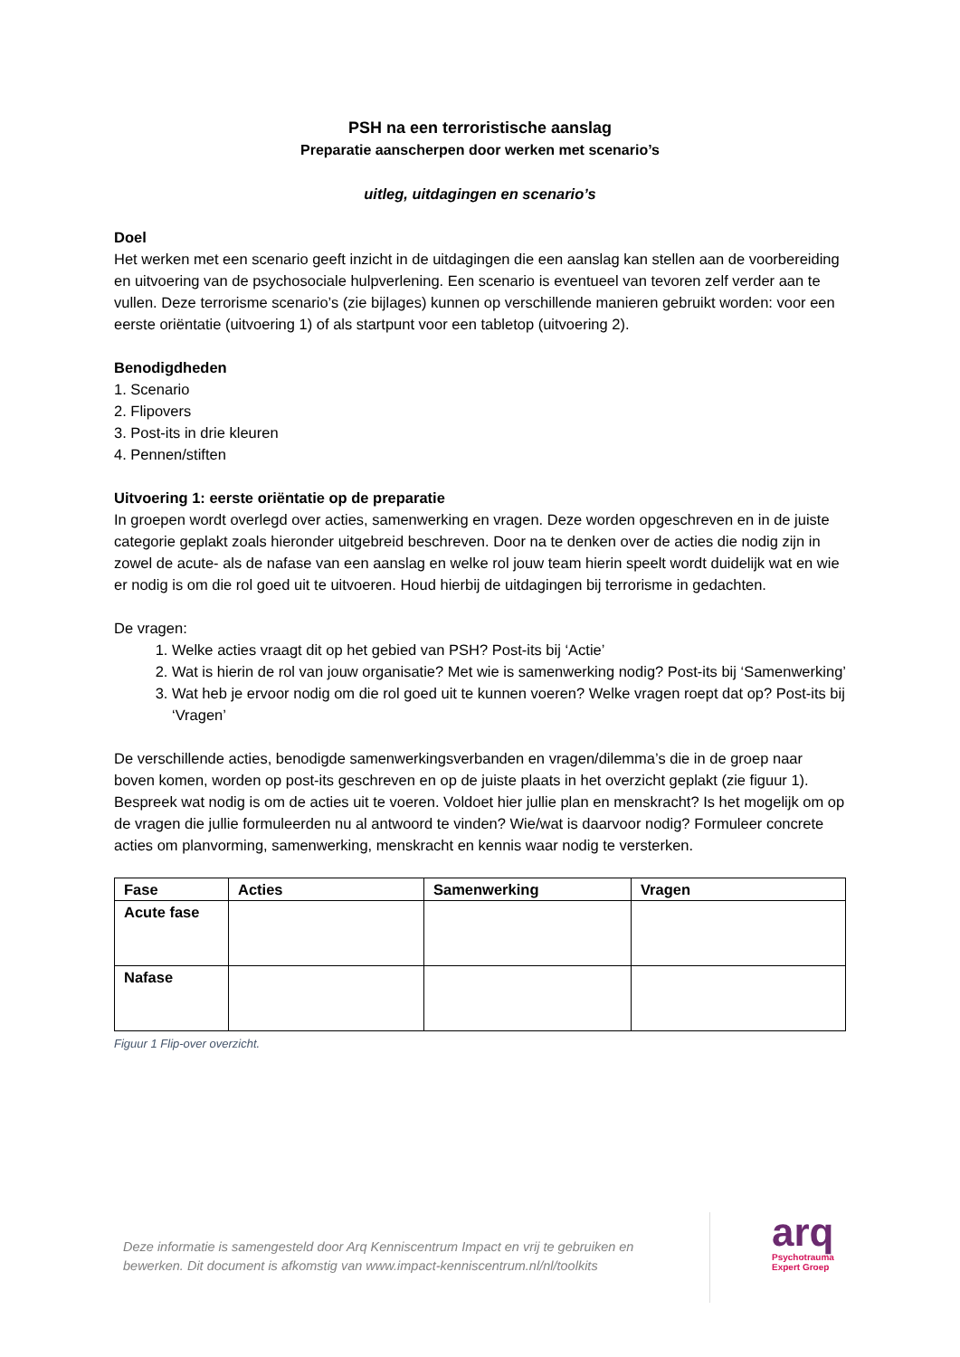PSH na een terroristische aanslag
Preparatie aanscherpen door werken met scenario’s
uitleg, uitdagingen en scenario’s
Doel
Het werken met een scenario geeft inzicht in de uitdagingen die een aanslag kan stellen aan de voorbereiding en uitvoering van de psychosociale hulpverlening. Een scenario is eventueel van tevoren zelf verder aan te vullen. Deze terrorisme scenario’s (zie bijlages) kunnen op verschillende manieren gebruikt worden: voor een eerste oriëntatie (uitvoering 1) of als startpunt voor een tabletop (uitvoering 2).
Benodigdheden
1. Scenario
2. Flipovers
3. Post-its in drie kleuren
4. Pennen/stiften
Uitvoering 1: eerste oriëntatie op de preparatie
In groepen wordt overlegd over acties, samenwerking en vragen. Deze worden opgeschreven en in de juiste categorie geplakt zoals hieronder uitgebreid beschreven. Door na te denken over de acties die nodig zijn in zowel de acute- als de nafase van een aanslag en welke rol jouw team hierin speelt wordt duidelijk wat en wie er nodig is om die rol goed uit te uitvoeren. Houd hierbij de uitdagingen bij terrorisme in gedachten.
De vragen:
1. Welke acties vraagt dit op het gebied van PSH? Post-its bij ‘Actie’
2. Wat is hierin de rol van jouw organisatie? Met wie is samenwerking nodig? Post-its bij ‘Samenwerking’
3. Wat heb je ervoor nodig om die rol goed uit te kunnen voeren? Welke vragen roept dat op? Post-its bij ‘Vragen’
De verschillende acties, benodigde samenwerkingsverbanden en vragen/dilemma’s die in de groep naar boven komen, worden op post-its geschreven en op de juiste plaats in het overzicht geplakt (zie figuur 1). Bespreek wat nodig is om de acties uit te voeren. Voldoet hier jullie plan en menskracht? Is het mogelijk om op de vragen die jullie formuleerden nu al antwoord te vinden? Wie/wat is daarvoor nodig? Formuleer concrete acties om planvorming, samenwerking, menskracht en kennis waar nodig te versterken.
| Fase | Acties | Samenwerking | Vragen |
| --- | --- | --- | --- |
| Acute fase | | | |
| Nafase | | | |
Figuur 1 Flip-over overzicht.
Deze informatie is samengesteld door Arq Kenniscentrum Impact en vrij te gebruiken en bewerken. Dit document is afkomstig van www.impact-kenniscentrum.nl/nl/toolkits
arq
Psychotrauma
Expert Groep